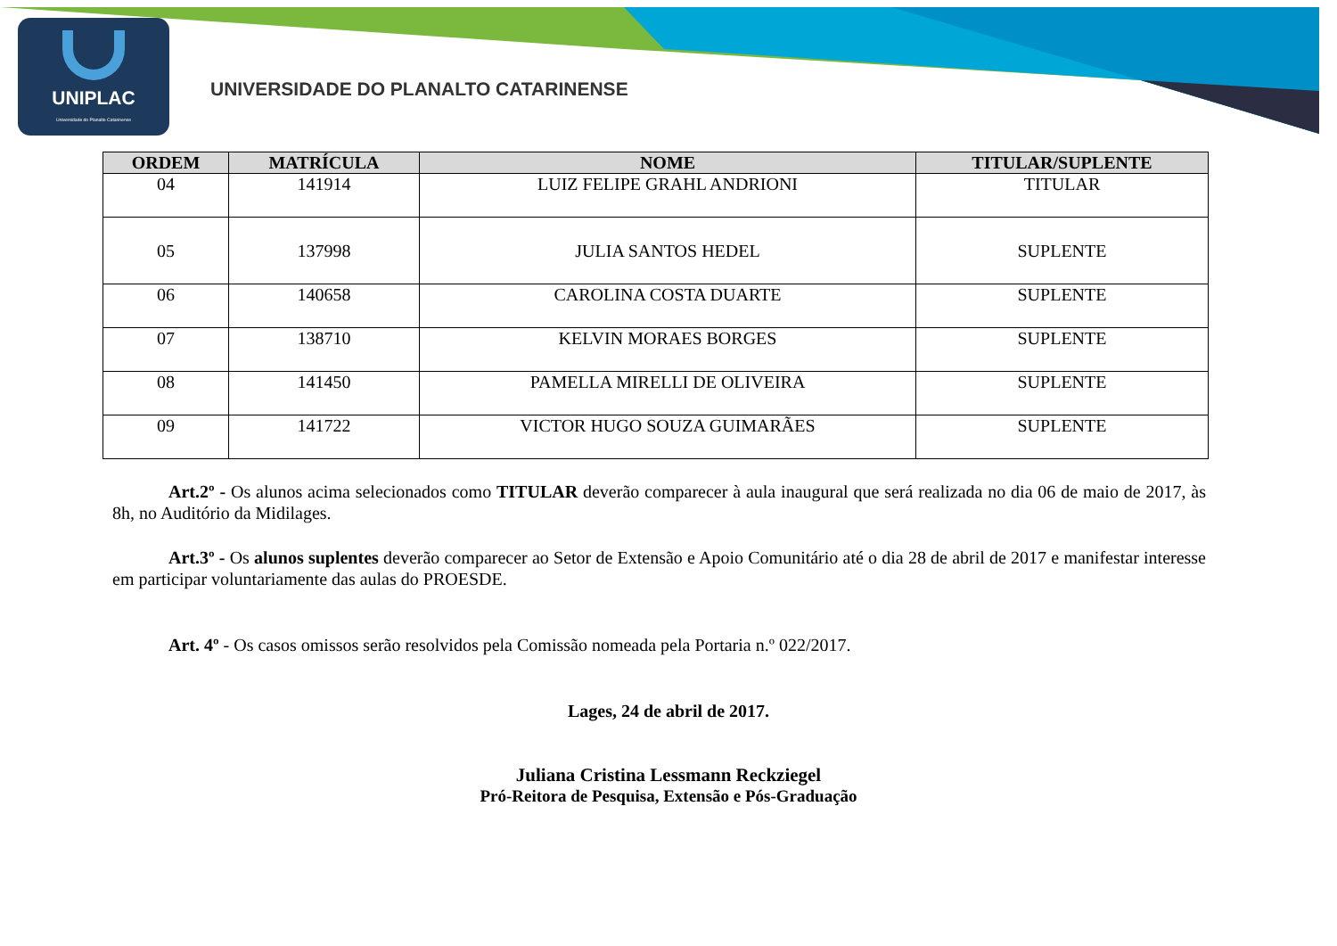UNIPLAC
Universidade do Planalto Catarinense
UNIVERSIDADE DO PLANALTO CATARINENSE
| ORDEM | MATRÍCULA | NOME | TITULAR/SUPLENTE |
| --- | --- | --- | --- |
| 04 | 141914 | LUIZ FELIPE GRAHL ANDRIONI | TITULAR |
| 05 | 137998 | JULIA SANTOS HEDEL | SUPLENTE |
| 06 | 140658 | CAROLINA COSTA DUARTE | SUPLENTE |
| 07 | 138710 | KELVIN MORAES BORGES | SUPLENTE |
| 08 | 141450 | PAMELLA MIRELLI DE OLIVEIRA | SUPLENTE |
| 09 | 141722 | VICTOR HUGO SOUZA GUIMARÃES | SUPLENTE |
Art.2º - Os alunos acima selecionados como TITULAR deverão comparecer à aula inaugural que será realizada no dia 06 de maio de 2017, às 8h, no Auditório da Midilages.
Art.3º - Os alunos suplentes deverão comparecer ao Setor de Extensão e Apoio Comunitário até o dia 28 de abril de 2017 e manifestar interesse em participar voluntariamente das aulas do PROESDE.
Art. 4º - Os casos omissos serão resolvidos pela Comissão nomeada pela Portaria n.º 022/2017.
Lages, 24 de abril de 2017.
Juliana Cristina Lessmann Reckziegel
Pró-Reitora de Pesquisa, Extensão e Pós-Graduação